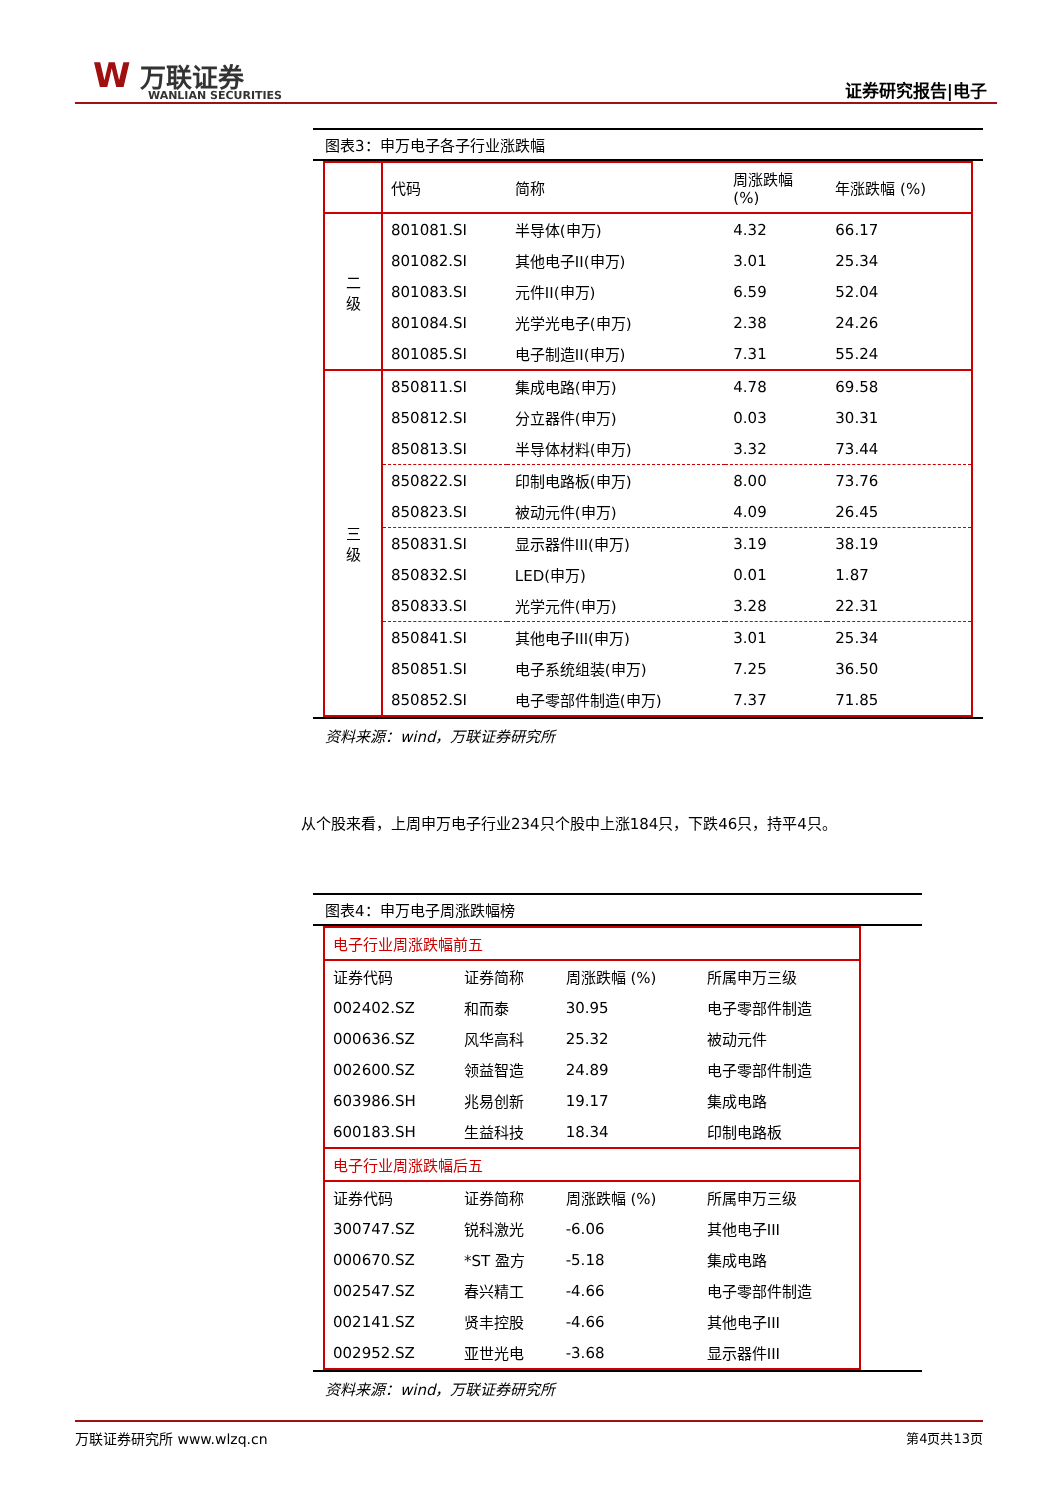W 万联证券
WANLIAN SECURITIES
证券研究报告|电子
图表3：申万电子各子行业涨跌幅
| | 代码 | 简称 | 周涨跌幅 (%) | 年涨跌幅 (%) |
| 二 级 | 801081.SI | 半导体(申万) | 4.32 | 66.17 |
| | 801082.SI | 其他电子II(申万) | 3.01 | 25.34 |
| | 801083.SI | 元件II(申万) | 6.59 | 52.04 |
| | 801084.SI | 光学光电子(申万) | 2.38 | 24.26 |
| | 801085.SI | 电子制造II(申万) | 7.31 | 55.24 |
| 三 级 | 850811.SI | 集成电路(申万) | 4.78 | 69.58 |
| | 850812.SI | 分立器件(申万) | 0.03 | 30.31 |
| | 850813.SI | 半导体材料(申万) | 3.32 | 73.44 |
| | 850822.SI | 印制电路板(申万) | 8.00 | 73.76 |
| | 850823.SI | 被动元件(申万) | 4.09 | 26.45 |
| | 850831.SI | 显示器件III(申万) | 3.19 | 38.19 |
| | 850832.SI | LED(申万) | 0.01 | 1.87 |
| | 850833.SI | 光学元件(申万) | 3.28 | 22.31 |
| | 850841.SI | 其他电子III(申万) | 3.01 | 25.34 |
| | 850851.SI | 电子系统组装(申万) | 7.25 | 36.50 |
| | 850852.SI | 电子零部件制造(申万) | 7.37 | 71.85 |
资料来源：wind，万联证券研究所
从个股来看，上周申万电子行业234只个股中上涨184只，下跌46只，持平4只。
图表4：申万电子周涨跌幅榜
| 电子行业周涨跌幅前五 | | | |
| 证券代码 | 证券简称 | 周涨跌幅 (%) | 所属申万三级 |
| 002402.SZ | 和而泰 | 30.95 | 电子零部件制造 |
| 000636.SZ | 风华高科 | 25.32 | 被动元件 |
| 002600.SZ | 领益智造 | 24.89 | 电子零部件制造 |
| 603986.SH | 兆易创新 | 19.17 | 集成电路 |
| 600183.SH | 生益科技 | 18.34 | 印制电路板 |
| 电子行业周涨跌幅后五 | | | |
| 证券代码 | 证券简称 | 周涨跌幅 (%) | 所属申万三级 |
| 300747.SZ | 锐科激光 | -6.06 | 其他电子III |
| 000670.SZ | *ST 盈方 | -5.18 | 集成电路 |
| 002547.SZ | 春兴精工 | -4.66 | 电子零部件制造 |
| 002141.SZ | 贤丰控股 | -4.66 | 其他电子III |
| 002952.SZ | 亚世光电 | -3.68 | 显示器件III |
资料来源：wind，万联证券研究所
万联证券研究所 www.wlzq.cn 第4页共13页